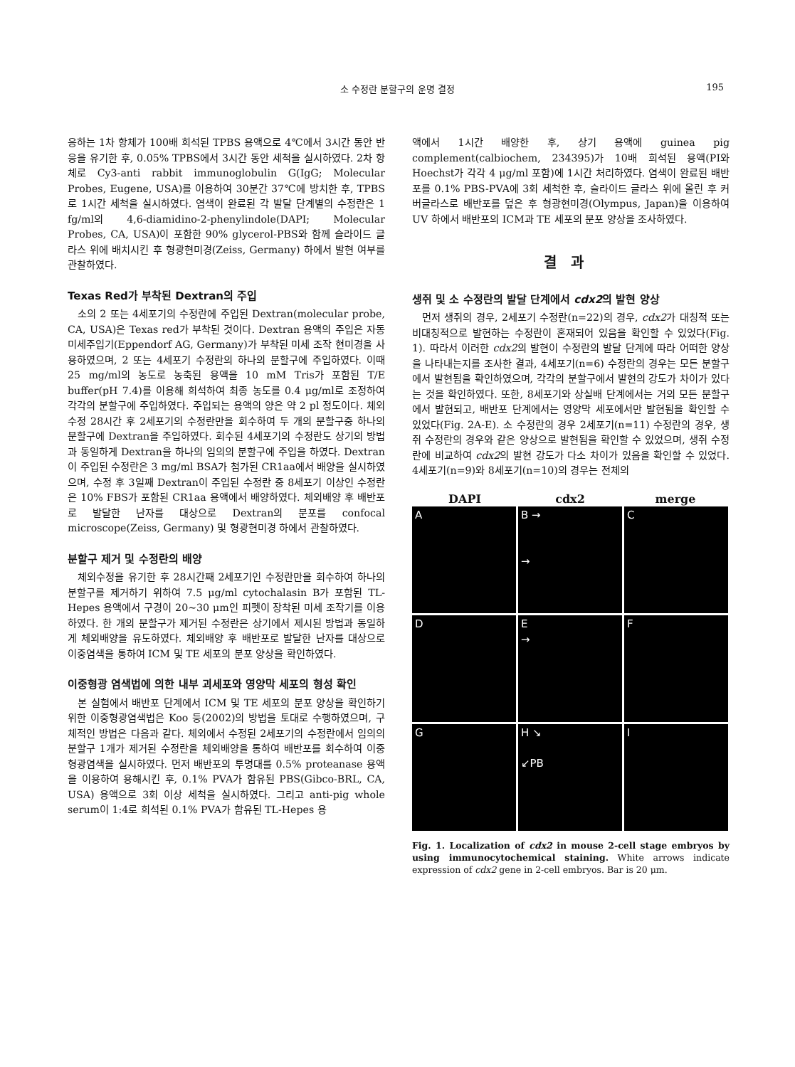소 수정란 분할구의 운명 결정
195
응하는 1차 항체가 100배 희석된 TPBS 용액으로 4℃에서 3시간 동안 반응을 유기한 후, 0.05% TPBS에서 3시간 동안 세척을 실시하였다. 2차 항체로 Cy3-anti rabbit immunoglobulin G(IgG; Molecular Probes, Eugene, USA)를 이용하여 30분간 37℃에 방치한 후, TPBS로 1시간 세척을 실시하였다. 염색이 완료된 각 발달 단계별의 수정란은 1 fg/ml의 4,6-diamidino-2-phenylindole(DAPI; Molecular Probes, CA, USA)이 포함한 90% glycerol-PBS와 함께 슬라이드 글라스 위에 배치시킨 후 형광현미경(Zeiss, Germany) 하에서 발현 여부를 관찰하였다.
Texas Red가 부착된 Dextran의 주입
소의 2 또는 4세포기의 수정란에 주입된 Dextran(molecular probe, CA, USA)은 Texas red가 부착된 것이다. Dextran 용액의 주입은 자동 미세주입기(Eppendorf AG, Germany)가 부착된 미세 조작 현미경을 사용하였으며, 2 또는 4세포기 수정란의 하나의 분할구에 주입하였다. 이때 25 mg/ml의 농도로 농축된 용액을 10 mM Tris가 포함된 T/E buffer(pH 7.4)를 이용해 희석하여 최종 농도를 0.4 μg/ml로 조정하여 각각의 분할구에 주입하였다. 주입되는 용액의 양은 약 2 pl 정도이다. 체외수정 28시간 후 2세포기의 수정란만을 회수하여 두 개의 분할구중 하나의 분할구에 Dextran을 주입하였다. 회수된 4세포기의 수정란도 상기의 방법과 동일하게 Dextran을 하나의 임의의 분할구에 주입을 하였다. Dextran이 주입된 수정란은 3 mg/ml BSA가 첨가된 CR1aa에서 배양을 실시하였으며, 수정 후 3일째 Dextran이 주입된 수정란 중 8세포기 이상인 수정란은 10% FBS가 포함된 CR1aa 용액에서 배양하였다. 체외배양 후 배반포로 발달한 난자를 대상으로 Dextran의 분포를 confocal microscope(Zeiss, Germany) 및 형광현미경 하에서 관찰하였다.
분할구 제거 및 수정란의 배양
체외수정을 유기한 후 28시간째 2세포기인 수정란만을 회수하여 하나의 분할구를 제거하기 위하여 7.5 μg/ml cytochalasin B가 포함된 TL-Hepes 용액에서 구경이 20∼30 μm인 피펫이 장착된 미세 조작기를 이용하였다. 한 개의 분할구가 제거된 수정란은 상기에서 제시된 방법과 동일하게 체외배양을 유도하였다. 체외배양 후 배반포로 발달한 난자를 대상으로 이중염색을 통하여 ICM 및 TE 세포의 분포 양상을 확인하였다.
이중형광 염색법에 의한 내부 괴세포와 영양막 세포의 형성 확인
본 실험에서 배반포 단계에서 ICM 및 TE 세포의 분포 양상을 확인하기 위한 이중형광염색법은 Koo 등(2002)의 방법을 토대로 수행하였으며, 구체적인 방법은 다음과 같다. 체외에서 수정된 2세포기의 수정란에서 임의의 분할구 1개가 제거된 수정란을 체외배양을 통하여 배반포를 회수하여 이중형광염색을 실시하였다. 먼저 배반포의 투명대를 0.5% proteanase 용액을 이용하여 용해시킨 후, 0.1% PVA가 함유된 PBS(Gibco-BRL, CA, USA) 용액으로 3회 이상 세척을 실시하였다. 그리고 anti-pig whole serum이 1:4로 희석된 0.1% PVA가 함유된 TL-Hepes 용
액에서 1시간 배양한 후, 상기 용액에 guinea pig complement(calbiochem, 234395)가 10배 희석된 용액(PI와 Hoechst가 각각 4 μg/ml 포함)에 1시간 처리하였다. 염색이 완료된 배반포를 0.1% PBS-PVA에 3회 세척한 후, 슬라이드 글라스 위에 올린 후 커버글라스로 배반포를 덮은 후 형광현미경(Olympus, Japan)을 이용하여 UV 하에서 배반포의 ICM과 TE 세포의 분포 양상을 조사하였다.
결과
생쥐 및 소 수정란의 발달 단계에서 cdx2의 발현 양상
먼저 생쥐의 경우, 2세포기 수정란(n=22)의 경우, cdx2가 대칭적 또는 비대칭적으로 발현하는 수정란이 혼재되어 있음을 확인할 수 있었다(Fig. 1). 따라서 이러한 cdx2의 발현이 수정란의 발달 단계에 따라 어떠한 양상을 나타내는지를 조사한 결과, 4세포기(n=6) 수정란의 경우는 모든 분할구에서 발현됨을 확인하였으며, 각각의 분할구에서 발현의 강도가 차이가 있다는 것을 확인하였다. 또한, 8세포기와 상실배 단계에서는 거의 모든 분할구에서 발현되고, 배반포 단계에서는 영양막 세포에서만 발현됨을 확인할 수 있었다(Fig. 2A-E). 소 수정란의 경우 2세포기(n=11) 수정란의 경우, 생쥐 수정란의 경우와 같은 양상으로 발현됨을 확인할 수 있었으며, 생쥐 수정란에 비교하여 cdx2의 발현 강도가 다소 차이가 있음을 확인할 수 있었다. 4세포기(n=9)와 8세포기(n=10)의 경우는 전체의
DAPI cdx2 merge
A
B →
→
C
D
E
→
F
G
H ↘
↙PB
I
Fig. 1. Localization of cdx2 in mouse 2-cell stage embryos by using immunocytochemical staining. White arrows indicate expression of cdx2 gene in 2-cell embryos. Bar is 20 μm.